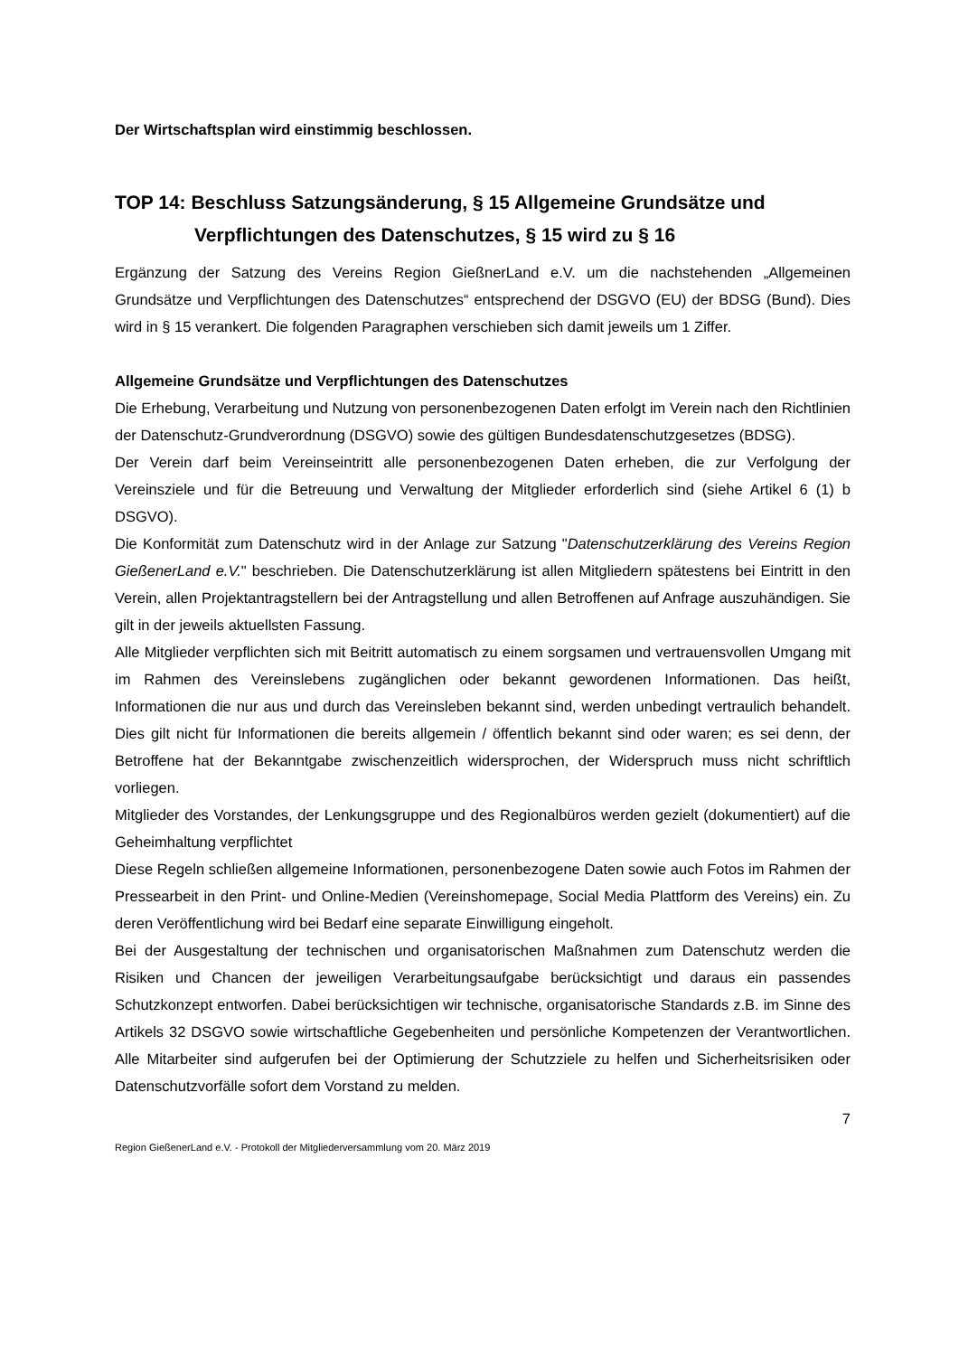Der Wirtschaftsplan wird einstimmig beschlossen.
TOP 14: Beschluss Satzungsänderung, § 15 Allgemeine Grundsätze und
Verpflichtungen des Datenschutzes, § 15 wird zu § 16
Ergänzung der Satzung des Vereins Region GießnerLand e.V. um die nachstehenden „Allgemeinen Grundsätze und Verpflichtungen des Datenschutzes“ entsprechend der DSGVO (EU) der BDSG (Bund). Dies wird in § 15 verankert. Die folgenden Paragraphen verschieben sich damit jeweils um 1 Ziffer.
Allgemeine Grundsätze und Verpflichtungen des Datenschutzes
Die Erhebung, Verarbeitung und Nutzung von personenbezogenen Daten erfolgt im Verein nach den Richtlinien der Datenschutz-Grundverordnung (DSGVO) sowie des gültigen Bundesdatenschutzgesetzes (BDSG).
Der Verein darf beim Vereinseintritt alle personenbezogenen Daten erheben, die zur Verfolgung der Vereinsziele und für die Betreuung und Verwaltung der Mitglieder erforderlich sind (siehe Artikel 6 (1) b DSGVO).
Die Konformität zum Datenschutz wird in der Anlage zur Satzung "Datenschutzerklärung des Vereins Region GießenerLand e.V." beschrieben. Die Datenschutzerklärung ist allen Mitgliedern spätestens bei Eintritt in den Verein, allen Projektantragstellern bei der Antragstellung und allen Betroffenen auf Anfrage auszuhändigen. Sie gilt in der jeweils aktuellsten Fassung.
Alle Mitglieder verpflichten sich mit Beitritt automatisch zu einem sorgsamen und vertrauensvollen Umgang mit im Rahmen des Vereinslebens zugänglichen oder bekannt gewordenen Informationen. Das heißt, Informationen die nur aus und durch das Vereinsleben bekannt sind, werden unbedingt vertraulich behandelt. Dies gilt nicht für Informationen die bereits allgemein / öffentlich bekannt sind oder waren; es sei denn, der Betroffene hat der Bekanntgabe zwischenzeitlich widersprochen, der Widerspruch muss nicht schriftlich vorliegen.
Mitglieder des Vorstandes, der Lenkungsgruppe und des Regionalbüros werden gezielt (dokumentiert) auf die Geheimhaltung verpflichtet
Diese Regeln schließen allgemeine Informationen, personenbezogene Daten sowie auch Fotos im Rahmen der Pressearbeit in den Print- und Online-Medien (Vereinshomepage, Social Media Plattform des Vereins) ein. Zu deren Veröffentlichung wird bei Bedarf eine separate Einwilligung eingeholt.
Bei der Ausgestaltung der technischen und organisatorischen Maßnahmen zum Datenschutz werden die Risiken und Chancen der jeweiligen Verarbeitungsaufgabe berücksichtigt und daraus ein passendes Schutzkonzept entworfen. Dabei berücksichtigen wir technische, organisatorische Standards z.B. im Sinne des Artikels 32 DSGVO sowie wirtschaftliche Gegebenheiten und persönliche Kompetenzen der Verantwortlichen. Alle Mitarbeiter sind aufgerufen bei der Optimierung der Schutzziele zu helfen und Sicherheitsrisiken oder Datenschutzvorfälle sofort dem Vorstand zu melden.
7
Region GießenerLand e.V. - Protokoll der Mitgliederversammlung vom 20. März 2019